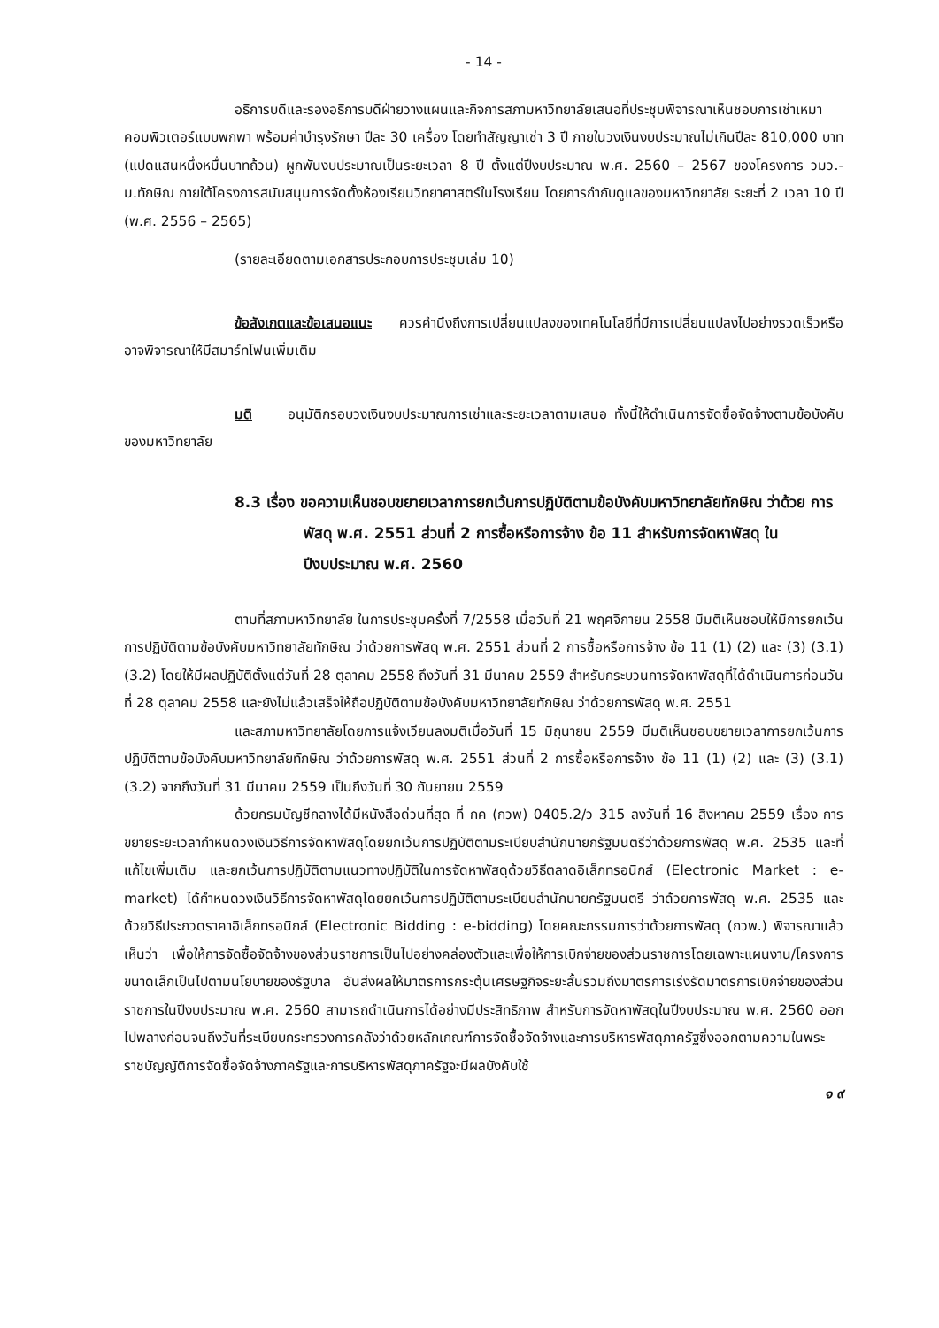- 14 -
อธิการบดีและรองอธิการบดีฝ่ายวางแผนและกิจการสภามหาวิทยาลัยเสนอที่ประชุมพิจารณาเห็นชอบการเช่าเหมาคอมพิวเตอร์แบบพกพา พร้อมค่าบำรุงรักษา ปีละ 30 เครื่อง โดยทำสัญญาเช่า 3 ปี ภายในวงเงินงบประมาณไม่เกินปีละ 810,000 บาท (แปดแสนหนึ่งหมื่นบาทถ้วน) ผูกพันงบประมาณเป็นระยะเวลา 8 ปี ตั้งแต่ปีงบประมาณ พ.ศ. 2560 – 2567 ของโครงการ วมว.-ม.ทักษิณ ภายใต้โครงการสนับสนุนการจัดตั้งห้องเรียนวิทยาศาสตร์ในโรงเรียน โดยการกำกับดูแลของมหาวิทยาลัย ระยะที่ 2 เวลา 10 ปี (พ.ศ. 2556 – 2565)
(รายละเอียดตามเอกสารประกอบการประชุมเล่ม 10)
ข้อสังเกตและข้อเสนอแนะ ควรคำนึงถึงการเปลี่ยนแปลงของเทคโนโลยีที่มีการเปลี่ยนแปลงไปอย่างรวดเร็วหรืออาจพิจารณาให้มีสมาร์ทโฟนเพิ่มเติม
มติ อนุมัติกรอบวงเงินงบประมาณการเช่าและระยะเวลาตามเสนอ ทั้งนี้ให้ดำเนินการจัดซื้อจัดจ้างตามข้อบังคับของมหาวิทยาลัย
8.3 เรื่อง ขอความเห็นชอบขยายเวลาการยกเว้นการปฏิบัติตามข้อบังคับมหาวิทยาลัยทักษิณ ว่าด้วย การพัสดุ พ.ศ. 2551 ส่วนที่ 2 การซื้อหรือการจ้าง ข้อ 11 สำหรับการจัดหาพัสดุ ในปีงบประมาณ พ.ศ. 2560
ตามที่สภามหาวิทยาลัย ในการประชุมครั้งที่ 7/2558 เมื่อวันที่ 21 พฤศจิกายน 2558 มีมติเห็นชอบให้มีการยกเว้นการปฏิบัติตามข้อบังคับมหาวิทยาลัยทักษิณ ว่าด้วยการพัสดุ พ.ศ. 2551 ส่วนที่ 2 การซื้อหรือการจ้าง ข้อ 11 (1) (2) และ (3) (3.1) (3.2) โดยให้มีผลปฏิบัติตั้งแต่วันที่ 28 ตุลาคม 2558 ถึงวันที่ 31 มีนาคม 2559 สำหรับกระบวนการจัดหาพัสดุที่ได้ดำเนินการก่อนวันที่ 28 ตุลาคม 2558 และยังไม่แล้วเสร็จให้ถือปฏิบัติตามข้อบังคับมหาวิทยาลัยทักษิณ ว่าด้วยการพัสดุ พ.ศ. 2551
และสภามหาวิทยาลัยโดยการแจ้งเวียนลงมติเมื่อวันที่ 15 มิถุนายน 2559 มีมติเห็นชอบขยายเวลาการยกเว้นการปฏิบัติตามข้อบังคับมหาวิทยาลัยทักษิณ ว่าด้วยการพัสดุ พ.ศ. 2551 ส่วนที่ 2 การซื้อหรือการจ้าง ข้อ 11 (1) (2) และ (3) (3.1) (3.2) จากถึงวันที่ 31 มีนาคม 2559 เป็นถึงวันที่ 30 กันยายน 2559
ด้วยกรมบัญชีกลางได้มีหนังสือด่วนที่สุด ที่ กค (กวพ) 0405.2/ว 315 ลงวันที่ 16 สิงหาคม 2559 เรื่อง การขยายระยะเวลากำหนดวงเงินวิธีการจัดหาพัสดุโดยยกเว้นการปฏิบัติตามระเบียบสำนักนายกรัฐมนตรีว่าด้วยการพัสดุ พ.ศ. 2535 และที่แก้ไขเพิ่มเติม และยกเว้นการปฏิบัติตามแนวทางปฏิบัติในการจัดหาพัสดุด้วยวิธีตลาดอิเล็กทรอนิกส์ (Electronic Market : e-market) ได้กำหนดวงเงินวิธีการจัดหาพัสดุโดยยกเว้นการปฏิบัติตามระเบียบสำนักนายกรัฐมนตรี ว่าด้วยการพัสดุ พ.ศ. 2535 และด้วยวิธีประกวดราคาอิเล็กทรอนิกส์ (Electronic Bidding : e-bidding) โดยคณะกรรมการว่าด้วยการพัสดุ (กวพ.) พิจารณาแล้วเห็นว่า เพื่อให้การจัดซื้อจัดจ้างของส่วนราชการเป็นไปอย่างคล่องตัวและเพื่อให้การเบิกจ่ายของส่วนราชการโดยเฉพาะแผนงาน/โครงการขนาดเล็กเป็นไปตามนโยบายของรัฐบาล อันส่งผลให้มาตรการกระตุ้นเศรษฐกิจระยะสั้นรวมถึงมาตรการเร่งรัดมาตรการเบิกจ่ายของส่วนราชการในปีงบประมาณ พ.ศ. 2560 สามารถดำเนินการได้อย่างมีประสิทธิภาพ สำหรับการจัดหาพัสดุในปีงบประมาณ พ.ศ. 2560 ออกไปพลางก่อนจนถึงวันที่ระเบียบกระทรวงการคลังว่าด้วยหลักเกณฑ์การจัดซื้อจัดจ้างและการบริหารพัสดุภาครัฐซึ่งออกตามความในพระราชบัญญัติการจัดซื้อจัดจ้างภาครัฐและการบริหารพัสดุภาครัฐจะมีผลบังคับใช้
๑ ๙